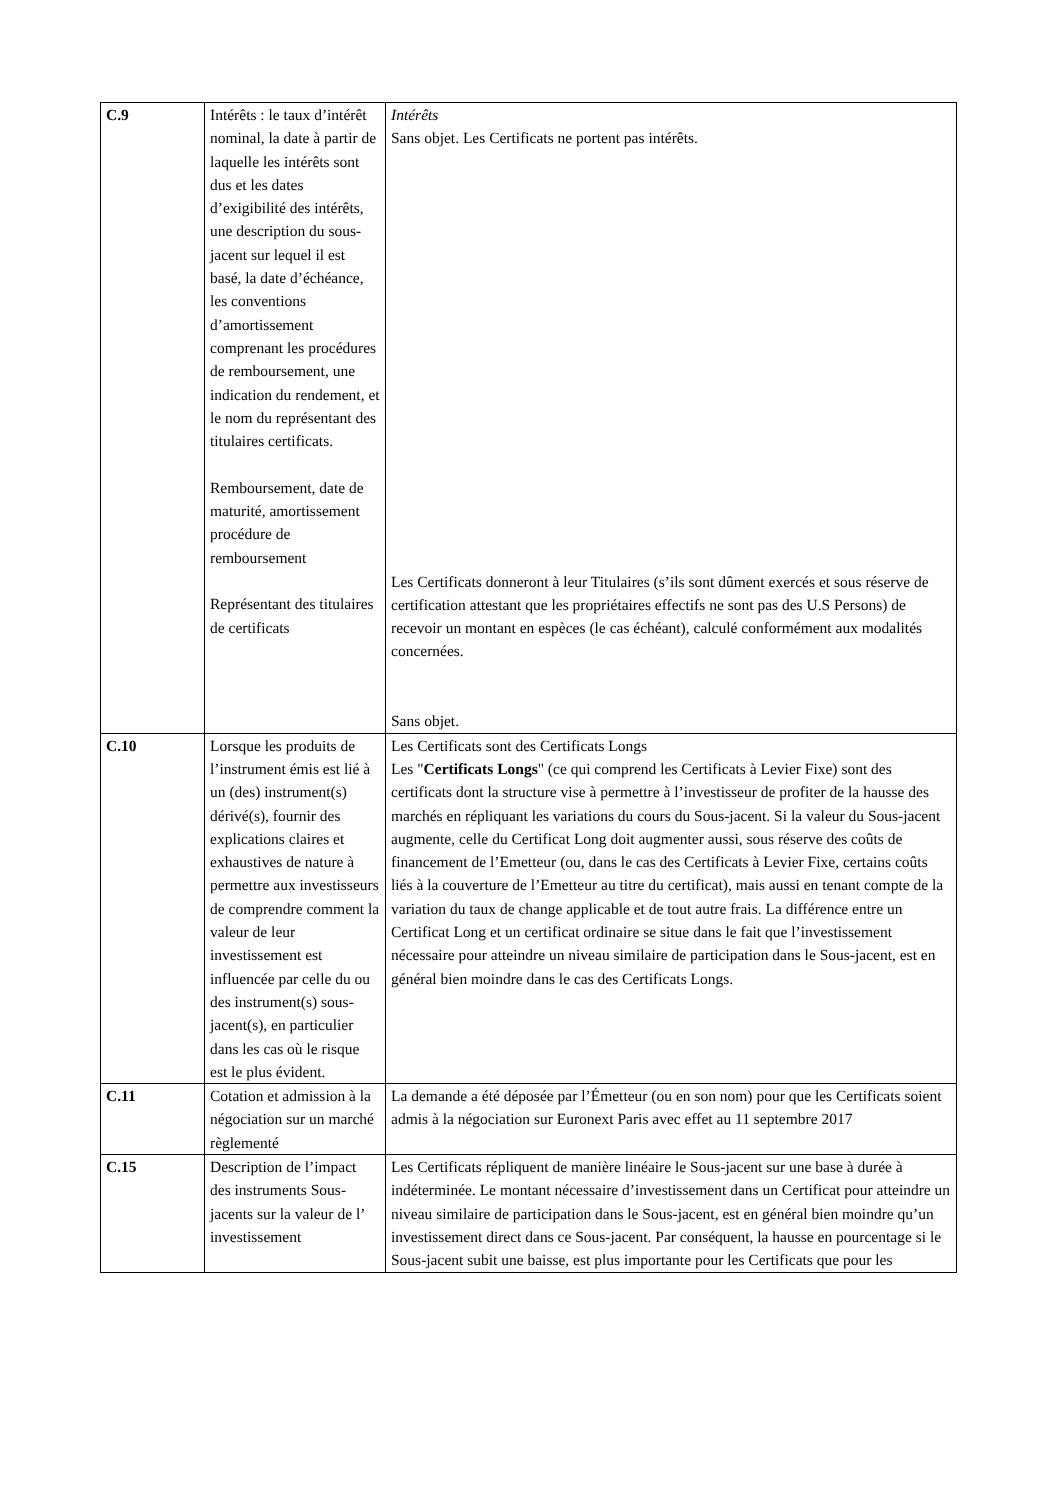| C.9 | Intérêts : le taux d’intérêt nominal, la date à partir de laquelle les intérêts sont dus et les dates d’exigibilité des intérêts, une description du sous-jacent sur lequel il est basé, la date d’échéance, les conventions d’amortissement comprenant les procédures de remboursement, une indication du rendement, et le nom du représentant des titulaires certificats. Remboursement, date de maturité, amortissement procédure de remboursement Représentant des titulaires de certificats | Intérêts Sans objet. Les Certificats ne portent pas intérêts. Les Certificats donneront à leur Titulaires (s’ils sont dûment exercés et sous réserve de certification attestant que les propriétaires effectifs ne sont pas des U.S Persons) de recevoir un montant en espèces (le cas échéant), calculé conformément aux modalités concernées. Sans objet. |
| C.10 | Lorsque les produits de l’instrument émis est lié à un (des) instrument(s) dérivé(s), fournir des explications claires et exhaustives de nature à permettre aux investisseurs de comprendre comment la valeur de leur investissement est influencée par celle du ou des instrument(s) sous-jacent(s), en particulier dans les cas où le risque est le plus évident. | Les Certificats sont des Certificats Longs Les " Certificats Longs " (ce qui comprend les Certificats à Levier Fixe) sont des certificats dont la structure vise à permettre à l’investisseur de profiter de la hausse des marchés en répliquant les variations du cours du Sous-jacent. Si la valeur du Sous-jacent augmente, celle du Certificat Long doit augmenter aussi, sous réserve des coûts de financement de l’Emetteur (ou, dans le cas des Certificats à Levier Fixe, certains coûts liés à la couverture de l’Emetteur au titre du certificat), mais aussi en tenant compte de la variation du taux de change applicable et de tout autre frais. La différence entre un Certificat Long et un certificat ordinaire se situe dans le fait que l’investissement nécessaire pour atteindre un niveau similaire de participation dans le Sous-jacent, est en général bien moindre dans le cas des Certificats Longs. |
| C.11 | Cotation et admission à la négociation sur un marché règlementé | La demande a été déposée par l’Émetteur (ou en son nom) pour que les Certificats soient admis à la négociation sur Euronext Paris avec effet au 11 septembre 2017 |
| C.15 | Description de l’impact des instruments Sous-jacents sur la valeur de l’ investissement | Les Certificats répliquent de manière linéaire le Sous-jacent sur une base à durée à indéterminée. Le montant nécessaire d’investissement dans un Certificat pour atteindre un niveau similaire de participation dans le Sous-jacent, est en général bien moindre qu’un investissement direct dans ce Sous-jacent. Par conséquent, la hausse en pourcentage si le Sous-jacent subit une baisse, est plus importante pour les Certificats que pour les |